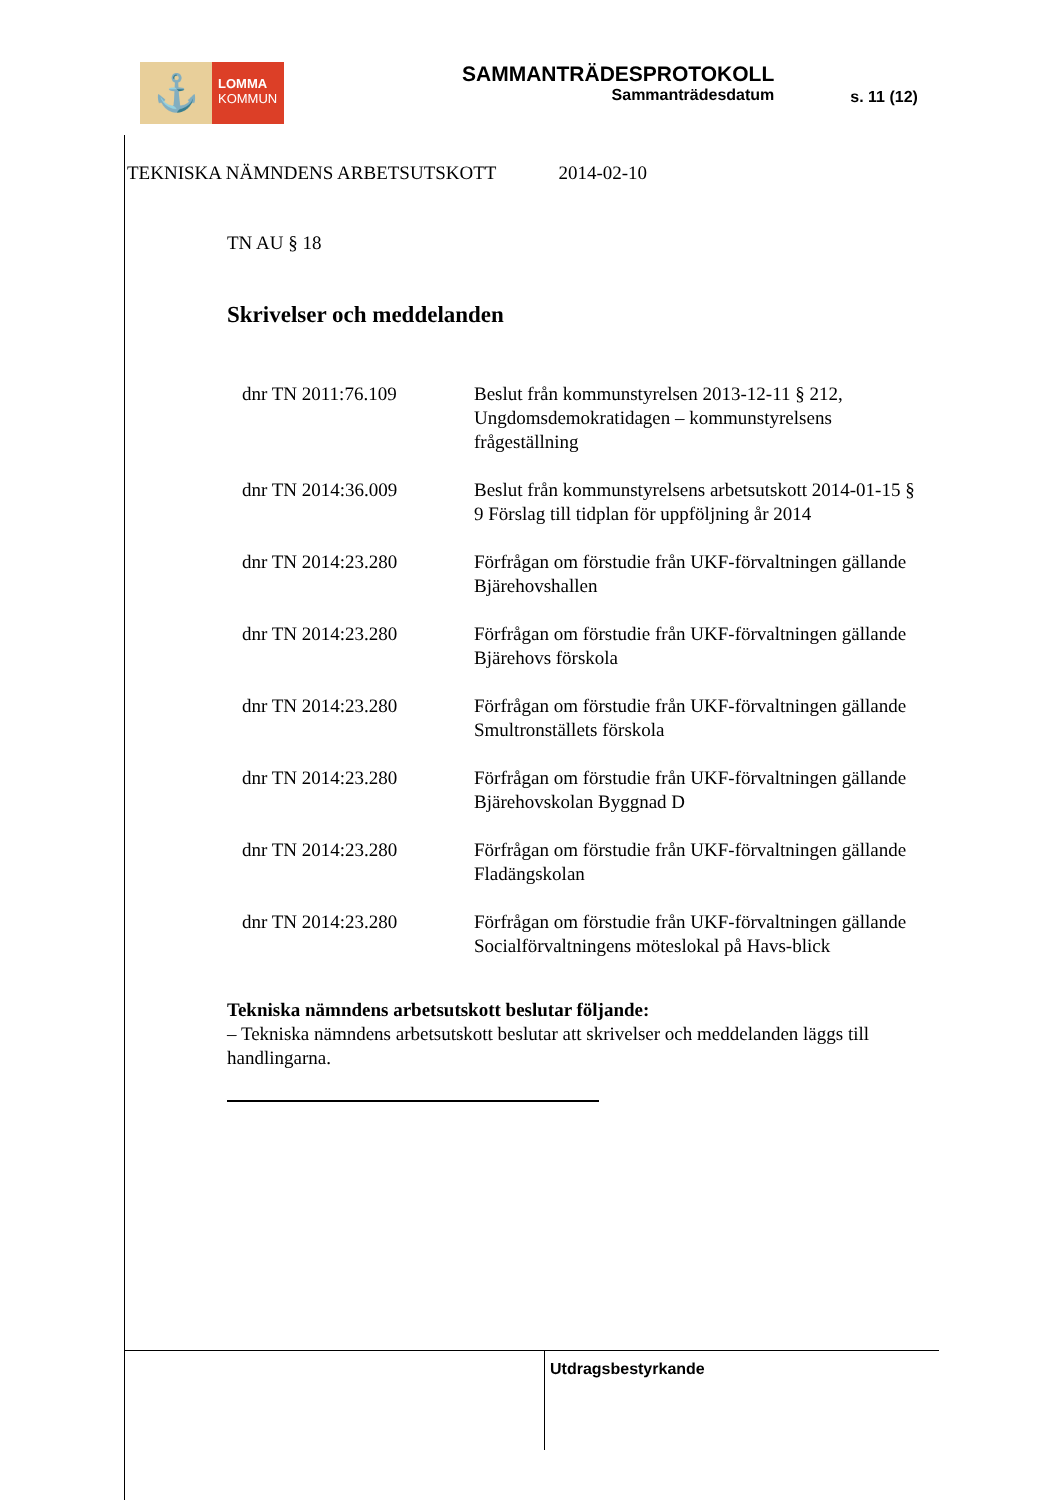⚓
LOMMA
KOMMUN
SAMMANTRÄDESPROTOKOLL
Sammanträdesdatum
s. 11 (12)
TEKNISKA NÄMNDENS ARBETSUTSKOTT 2014-02-10
TN AU § 18
Skrivelser och meddelanden
dnr TN 2011:76.109 Beslut från kommunstyrelsen 2013-12-11 § 212, Ungdomsdemokratidagen – kommunstyrelsens frågeställning
dnr TN 2014:36.009 Beslut från kommunstyrelsens arbetsutskott 2014-01-15 § 9 Förslag till tidplan för uppföljning år 2014
dnr TN 2014:23.280 Förfrågan om förstudie från UKF-förvaltningen gällande Bjärehovshallen
dnr TN 2014:23.280 Förfrågan om förstudie från UKF-förvaltningen gällande Bjärehovs förskola
dnr TN 2014:23.280 Förfrågan om förstudie från UKF-förvaltningen gällande Smultronställets förskola
dnr TN 2014:23.280 Förfrågan om förstudie från UKF-förvaltningen gällande Bjärehovskolan Byggnad D
dnr TN 2014:23.280 Förfrågan om förstudie från UKF-förvaltningen gällande Fladängskolan
dnr TN 2014:23.280 Förfrågan om förstudie från UKF-förvaltningen gällande Socialförvaltningens möteslokal på Havs-blick
Tekniska nämndens arbetsutskott beslutar följande:
– Tekniska nämndens arbetsutskott beslutar att skrivelser och meddelanden läggs till handlingarna.
Utdragsbestyrkande